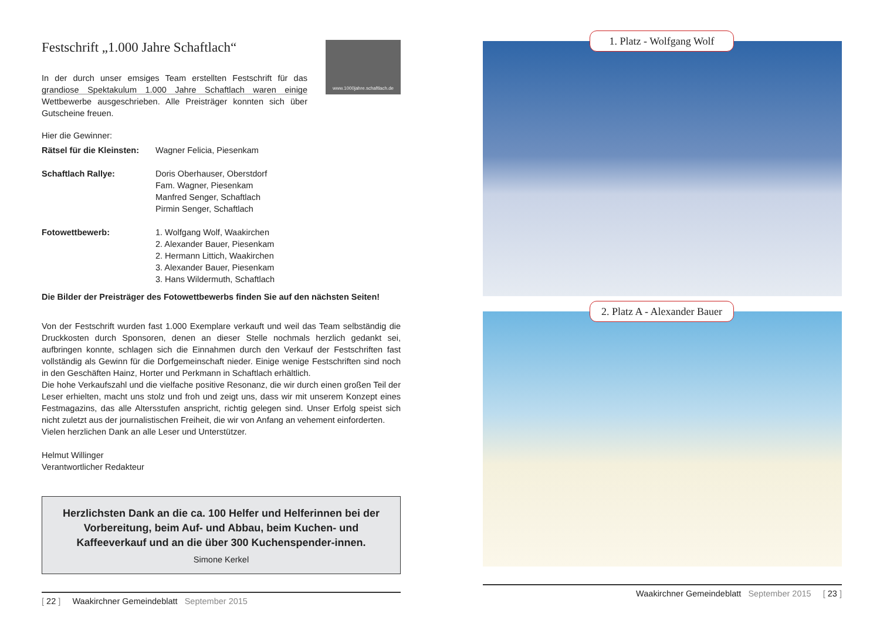Festschrift „1.000 Jahre Schaftlach“
www.1000jahre.schaftlach.de
In der durch unser emsiges Team erstellten Festschrift für das grandiose Spektakulum 1.000 Jahre Schaftlach waren einige Wettbewerbe ausgeschrieben. Alle Preisträger konnten sich über Gutscheine freuen.
Hier die Gewinner:
Rätsel für die Kleinsten:
Wagner Felicia, Piesenkam
Schaftlach Rallye: Doris Oberhauser, Oberstdorf
Fam. Wagner, Piesenkam
Manfred Senger, Schaftlach
Pirmin Senger, Schaftlach
Fotowettbewerb: 1. Wolfgang Wolf, Waakirchen
2. Alexander Bauer, Piesenkam
2. Hermann Littich, Waakirchen
3. Alexander Bauer, Piesenkam
3. Hans Wildermuth, Schaftlach
Die Bilder der Preisträger des Fotowettbewerbs finden Sie auf den nächsten Seiten!
Von der Festschrift wurden fast 1.000 Exemplare verkauft und weil das Team selbständig die Druckkosten durch Sponsoren, denen an dieser Stelle nochmals herzlich gedankt sei, aufbringen konnte, schlagen sich die Einnahmen durch den Verkauf der Festschriften fast vollständig als Gewinn für die Dorfgemeinschaft nieder. Einige wenige Festschriften sind noch in den Geschäften Hainz, Horter und Perkmann in Schaftlach erhältlich.
Die hohe Verkaufszahl und die vielfache positive Resonanz, die wir durch einen großen Teil der Leser erhielten, macht uns stolz und froh und zeigt uns, dass wir mit unserem Konzept eines Festmagazins, das alle Altersstufen anspricht, richtig gelegen sind. Unser Erfolg speist sich nicht zuletzt aus der journalistischen Freiheit, die wir von Anfang an vehement einforderten.
Vielen herzlichen Dank an alle Leser und Unterstützer.
Helmut Willinger
Verantwortlicher Redakteur
Herzlichsten Dank an die ca. 100 Helfer und Helferinnen bei der Vorbereitung, beim Auf- und Abbau, beim Kuchen- und Kaffeeverkauf und an die über 300 Kuchenspender-innen.
Simone Kerkel
[ 22 ] Waakirchner Gemeindeblatt September 2015
1. Platz - Wolfgang Wolf
2. Platz A - Alexander Bauer
Waakirchner Gemeindeblatt September 2015 [ 23 ]